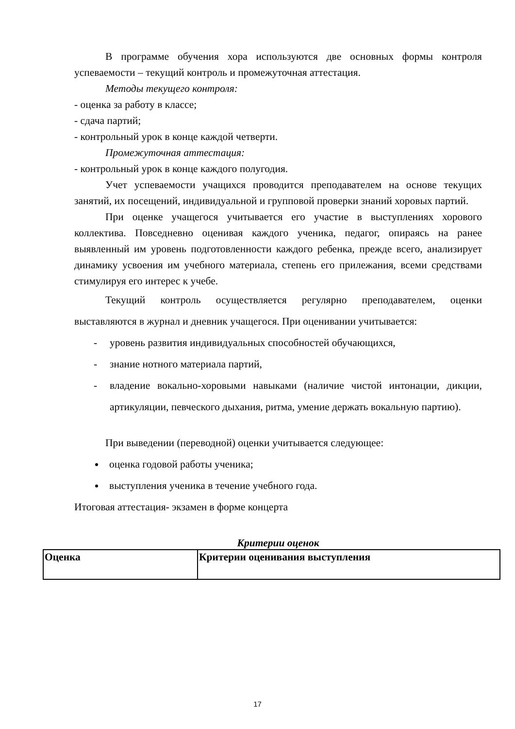В программе обучения хора используются две основных формы контроля успеваемости – текущий контроль и промежуточная аттестация.
Методы текущего контроля:
- оценка за работу в классе;
- сдача партий;
- контрольный урок в конце каждой четверти.
Промежуточная аттестация:
- контрольный урок в конце каждого полугодия.
Учет успеваемости учащихся проводится преподавателем на основе текущих занятий, их посещений, индивидуальной и групповой проверки знаний хоровых партий.
При оценке учащегося учитывается его участие в выступлениях хорового коллектива. Повседневно оценивая каждого ученика, педагог, опираясь на ранее выявленный им уровень подготовленности каждого ребенка, прежде всего, анализирует динамику усвоения им учебного материала, степень его прилежания, всеми средствами стимулируя его интерес к учебе.
Текущий контроль осуществляется регулярно преподавателем, оценки выставляются в журнал и дневник учащегося. При оценивании учитывается:
- уровень развития индивидуальных способностей обучающихся,
- знание нотного материала партий,
- владение вокально-хоровыми навыками (наличие чистой интонации, дикции, артикуляции, певческого дыхания, ритма, умение держать вокальную партию).
При выведении (переводной) оценки учитывается следующее:
оценка годовой работы ученика;
выступления ученика в течение учебного года.
Итоговая аттестация- экзамен в форме концерта
Критерии оценок
| Оценка | Критерии оценивания выступления |
17